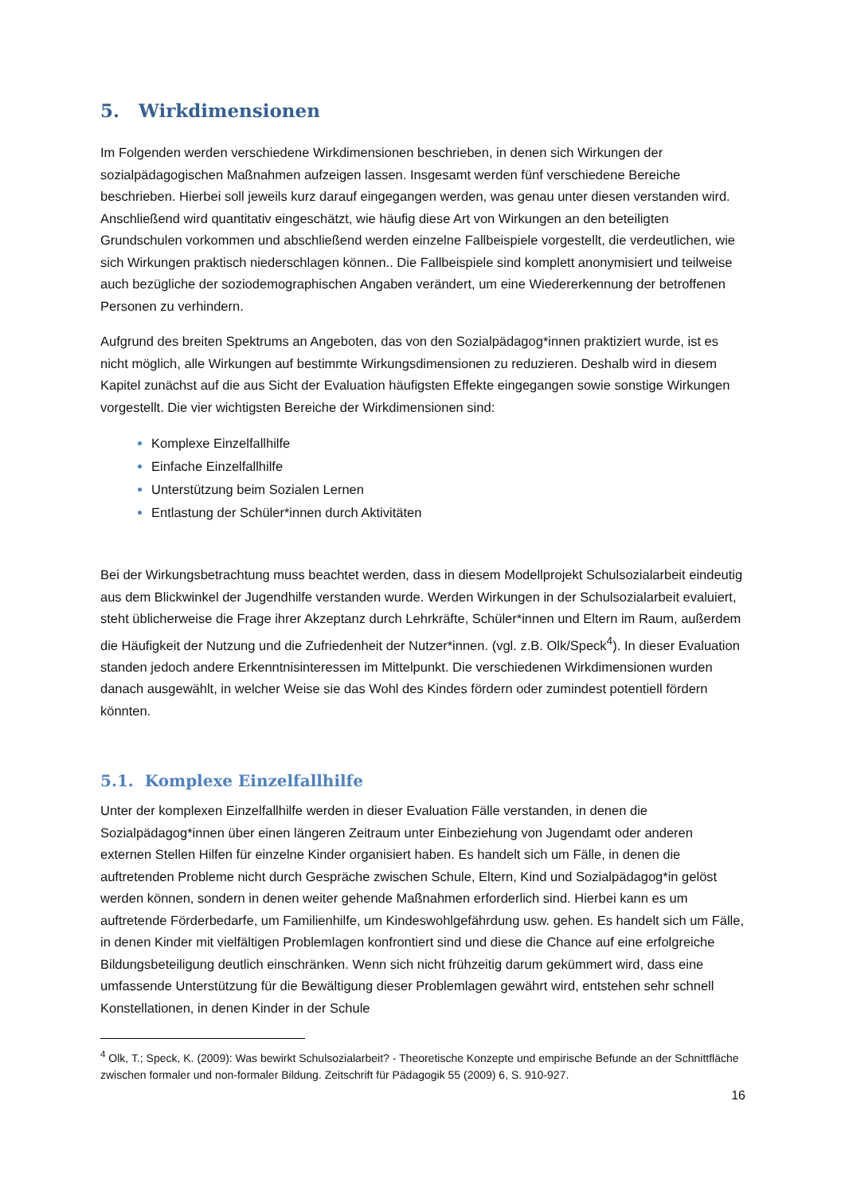5. Wirkdimensionen
Im Folgenden werden verschiedene Wirkdimensionen beschrieben, in denen sich Wirkungen der sozialpädagogischen Maßnahmen aufzeigen lassen. Insgesamt werden fünf verschiedene Bereiche beschrieben. Hierbei soll jeweils kurz darauf eingegangen werden, was genau unter diesen verstanden wird. Anschließend wird quantitativ eingeschätzt, wie häufig diese Art von Wirkungen an den beteiligten Grundschulen vorkommen und abschließend werden einzelne Fallbeispiele vorgestellt, die verdeutlichen, wie sich Wirkungen praktisch niederschlagen können.. Die Fallbeispiele sind komplett anonymisiert und teilweise auch bezügliche der soziodemographischen Angaben verändert, um eine Wiedererkennung der betroffenen Personen zu verhindern.
Aufgrund des breiten Spektrums an Angeboten, das von den Sozialpädagog*innen praktiziert wurde, ist es nicht möglich, alle Wirkungen auf bestimmte Wirkungsdimensionen zu reduzieren. Deshalb wird in diesem Kapitel zunächst auf die aus Sicht der Evaluation häufigsten Effekte eingegangen sowie sonstige Wirkungen vorgestellt. Die vier wichtigsten Bereiche der Wirkdimensionen sind:
Komplexe Einzelfallhilfe
Einfache Einzelfallhilfe
Unterstützung beim Sozialen Lernen
Entlastung der Schüler*innen durch Aktivitäten
Bei der Wirkungsbetrachtung muss beachtet werden, dass in diesem Modellprojekt Schulsozialarbeit eindeutig aus dem Blickwinkel der Jugendhilfe verstanden wurde. Werden Wirkungen in der Schulsozialarbeit evaluiert, steht üblicherweise die Frage ihrer Akzeptanz durch Lehrkräfte, Schüler*innen und Eltern im Raum, außerdem die Häufigkeit der Nutzung und die Zufriedenheit der Nutzer*innen. (vgl. z.B. Olk/Speck<sup>4</sup>). In dieser Evaluation standen jedoch andere Erkenntnisinteressen im Mittelpunkt. Die verschiedenen Wirkdimensionen wurden danach ausgewählt, in welcher Weise sie das Wohl des Kindes fördern oder zumindest potentiell fördern könnten.
5.1. Komplexe Einzelfallhilfe
Unter der komplexen Einzelfallhilfe werden in dieser Evaluation Fälle verstanden, in denen die Sozialpädagog*innen über einen längeren Zeitraum unter Einbeziehung von Jugendamt oder anderen externen Stellen Hilfen für einzelne Kinder organisiert haben. Es handelt sich um Fälle, in denen die auftretenden Probleme nicht durch Gespräche zwischen Schule, Eltern, Kind und Sozialpädagog*in gelöst werden können, sondern in denen weiter gehende Maßnahmen erforderlich sind. Hierbei kann es um auftretende Förderbedarfe, um Familienhilfe, um Kindeswohlgefährdung usw. gehen. Es handelt sich um Fälle, in denen Kinder mit vielfältigen Problemlagen konfrontiert sind und diese die Chance auf eine erfolgreiche Bildungsbeteiligung deutlich einschränken. Wenn sich nicht frühzeitig darum gekümmert wird, dass eine umfassende Unterstützung für die Bewältigung dieser Problemlagen gewährt wird, entstehen sehr schnell Konstellationen, in denen Kinder in der Schule
<sup>4</sup> Olk, T.; Speck, K. (2009): Was bewirkt Schulsozialarbeit? - Theoretische Konzepte und empirische Befunde an der Schnittfläche zwischen formaler und non-formaler Bildung. Zeitschrift für Pädagogik 55 (2009) 6, S. 910-927.
16